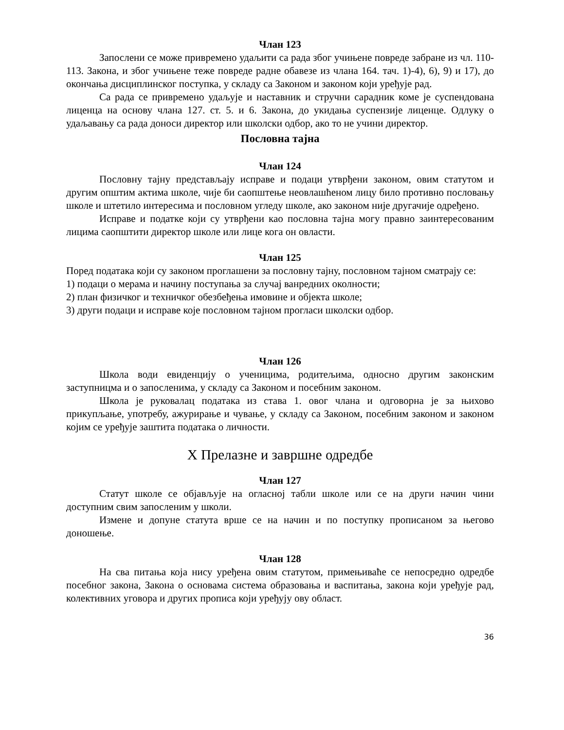Члан 123
Запослени се може привремено удаљити са рада због учињене повреде забране из чл. 110-113. Закона, и због учињене теже повреде радне обавезе из члана 164. тач. 1)-4), 6), 9) и 17), до окончања дисциплинског поступка, у складу са Законом и законом који уређује рад.
Са рада се привремено удаљује и наставник и стручни сарадник коме је суспендована лиценца на основу члана 127. ст. 5. и 6. Закона, до укидања суспензије лиценце. Одлуку о удаљавању са рада доноси директор или школски одбор, ако то не учини директор.
Пословна тајна
Члан 124
Пословну тајну представљају исправе и подаци утврђени законом, овим статутом и другим општим актима школе, чије би саопштење неовлашћеном лицу било противно пословању школе и штетило интересима и пословном угледу школе, ако законом није другачије одређено.
Исправе и податке који су утврђени као пословна тајна могу правно заинтересованим лицима саопштити директор школе или лице кога он овласти.
Члан 125
Поред података који су законом проглашени за пословну тајну, пословном тајном сматрају се:
1) подаци о мерама и начину поступања за случај ванредних околности;
2) план физичког и техничког обезбеђења имовине и објекта школе;
3) други подаци и исправе које пословном тајном прогласи школски одбор.
Члан 126
Школа води евиденцију о ученицима, родитељима, односно другим законским заступницма и о запосленима, у складу са Законом и посебним законом.
Школа је руковалац података из става 1. овог члана и одговорна је за њихово прикупљање, употребу, ажурирање и чување, у складу са Законом, посебним законом и законом којим се уређује заштита података о личности.
X Прелазне и завршне одредбе
Члан 127
Статут школе се објављује на огласној табли школе или се на други начин чини доступним свим запосленим у школи.
Измене и допуне статута врше се на начин и по поступку прописаном за његово доношење.
Члан 128
На сва питања која нису уређена овим статутом, примењиваће се непосредно одредбе посебног закона, Закона о основама система образовања и васпитања, закона који уређује рад, колективних уговора и других прописа који уређују ову област.
36